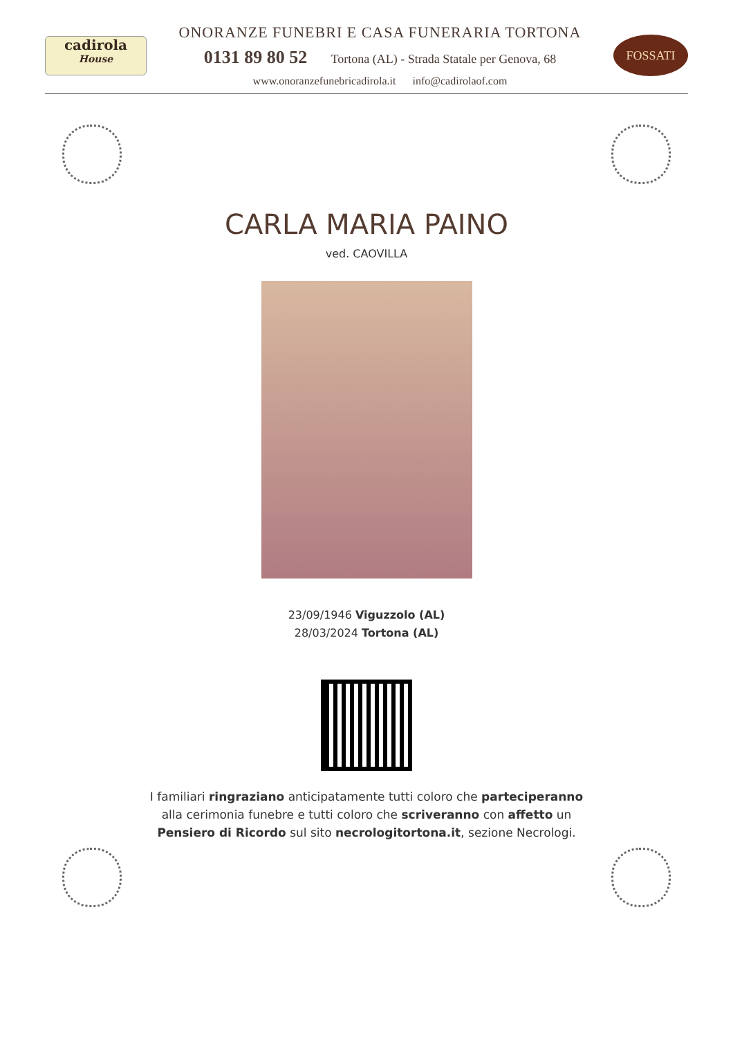cadirola
House
ONORANZE FUNEBRI E CASA FUNERARIA TORTONA
0131 89 80 52 Tortona (AL) - Strada Statale per Genova, 68
www.onoranzefunebricadirola.it info@cadirolaof.com
FOSSATI
CARLA MARIA PAINO
ved. CAOVILLA
23/09/1946 Viguzzolo (AL)
28/03/2024 Tortona (AL)
I familiari ringraziano anticipatamente tutti coloro che parteciperanno alla cerimonia funebre e tutti coloro che scriveranno con affetto un Pensiero di Ricordo sul sito necrologitortona.it, sezione Necrologi.